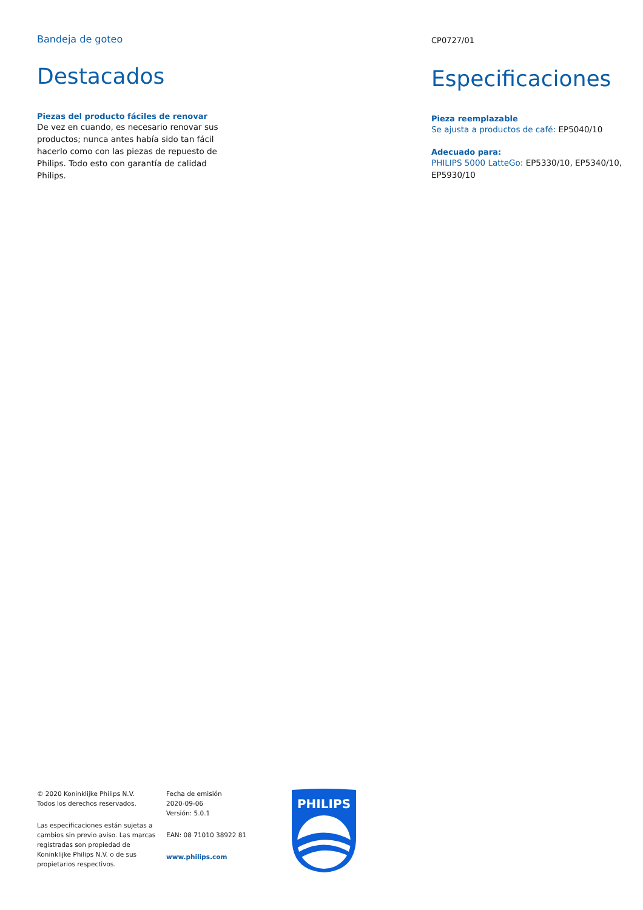Bandeja de goteo
Destacados
Piezas del producto fáciles de renovar
De vez en cuando, es necesario renovar sus productos; nunca antes había sido tan fácil hacerlo como con las piezas de repuesto de Philips. Todo esto con garantía de calidad Philips.
CP0727/01
Especificaciones
Pieza reemplazable
Se ajusta a productos de café: EP5040/10
Adecuado para:
PHILIPS 5000 LatteGo: EP5330/10, EP5340/10, EP5930/10
© 2020 Koninklijke Philips N.V.
Todos los derechos reservados.
Las especificaciones están sujetas a cambios sin previo aviso. Las marcas registradas son propiedad de Koninklijke Philips N.V. o de sus propietarios respectivos.
Fecha de emisión
2020-09-06
Versión: 5.0.1
EAN: 08 71010 38922 81
www.philips.com
PHILIPS